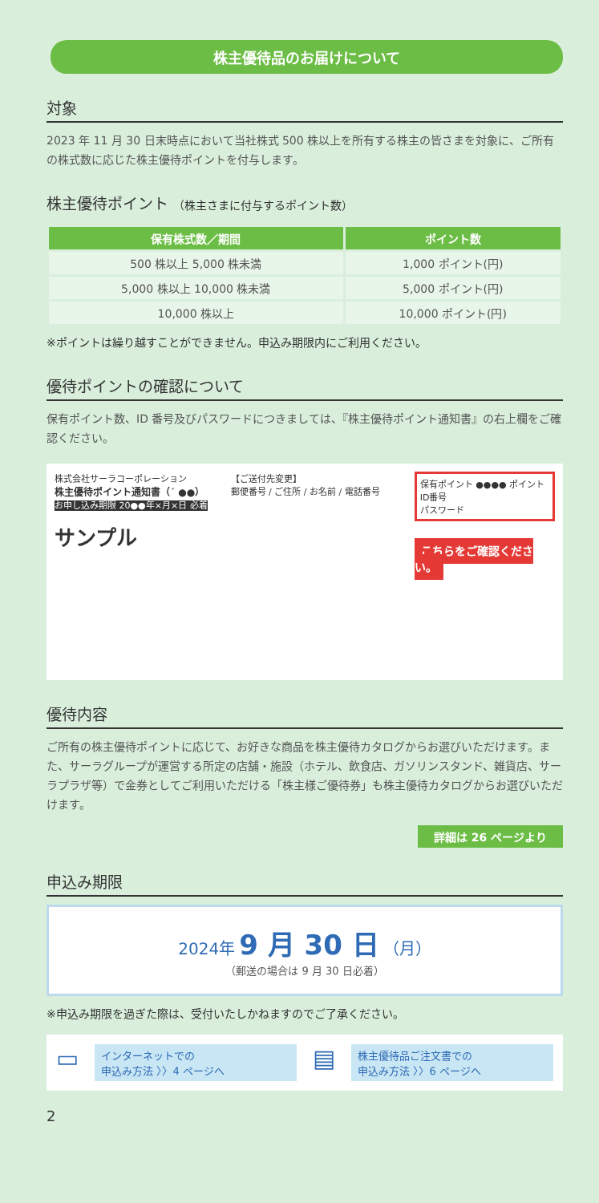株主優待品のお届けについて
対象
2023 年 11 月 30 日末時点において当社株式 500 株以上を所有する株主の皆さまを対象に、ご所有の株式数に応じた株主優待ポイントを付与します。
株主優待ポイント （株主さまに付与するポイント数）
| 保有株式数／期間 | ポイント数 |
| --- | --- |
| 500 株以上 5,000 株未満 | 1,000 ポイント(円) |
| 5,000 株以上 10,000 株未満 | 5,000 ポイント(円) |
| 10,000 株以上 | 10,000 ポイント(円) |
※ポイントは繰り越すことができません。申込み期限内にご利用ください。
優待ポイントの確認について
保有ポイント数、ID 番号及びパスワードにつきましては、『株主優待ポイント通知書』の右上欄をご確認ください。
株式会社サーラコーポレーション
株主優待ポイント通知書（´ ●●）
お申し込み期限 20●●年×月×日 必着
サンプル
【ご送付先変更】
郵便番号 / ご住所 / お名前 / 電話番号
保有ポイント ●●●● ポイント
ID番号
パスワード
こちらをご確認ください。
優待内容
ご所有の株主優待ポイントに応じて、お好きな商品を株主優待カタログからお選びいただけます。また、サーラグループが運営する所定の店舗・施設（ホテル、飲食店、ガソリンスタンド、雑貨店、サーラプラザ等）で金券としてご利用いただける「株主様ご優待券」も株主優待カタログからお選びいただけます。
詳細は 26 ページより
申込み期限
2024年 9 月 30 日 （月）
（郵送の場合は 9 月 30 日必着）
※申込み期限を過ぎた際は、受付いたしかねますのでご了承ください。
▭
インターネットでの
申込み方法 〉〉4 ページへ
▤
株主優待品ご注文書での
申込み方法 〉〉6 ページへ
2